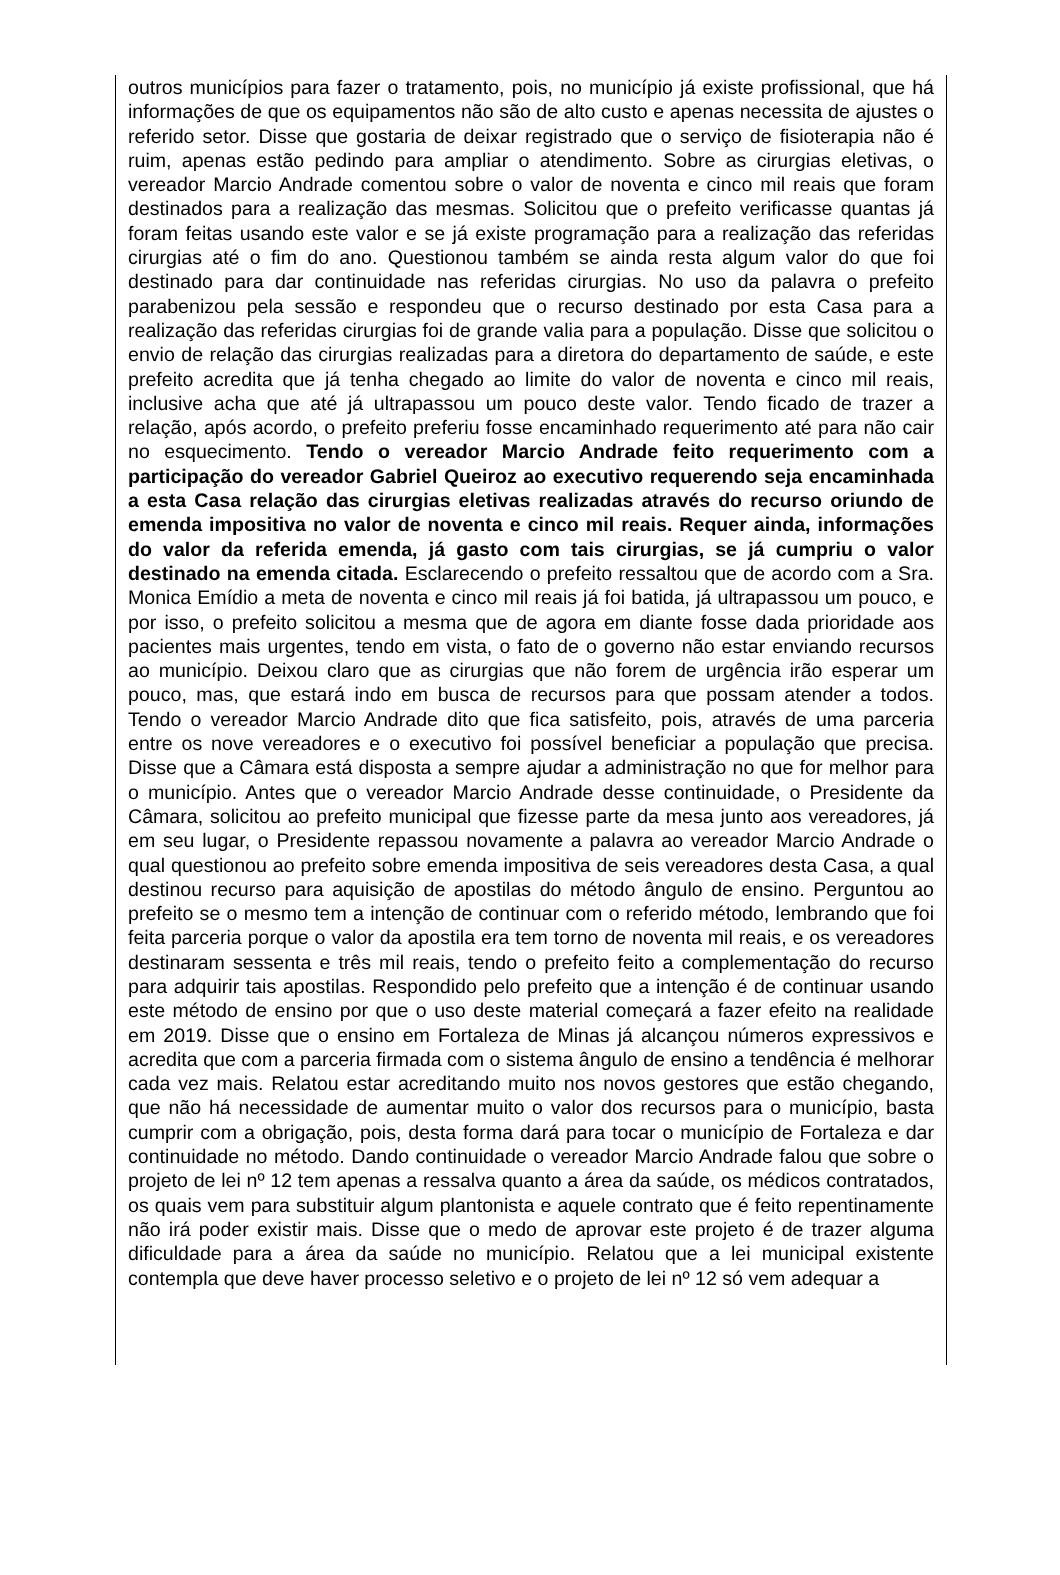outros municípios para fazer o tratamento, pois, no município já existe profissional, que há informações de que os equipamentos não são de alto custo e apenas necessita de ajustes o referido setor. Disse que gostaria de deixar registrado que o serviço de fisioterapia não é ruim, apenas estão pedindo para ampliar o atendimento. Sobre as cirurgias eletivas, o vereador Marcio Andrade comentou sobre o valor de noventa e cinco mil reais que foram destinados para a realização das mesmas. Solicitou que o prefeito verificasse quantas já foram feitas usando este valor e se já existe programação para a realização das referidas cirurgias até o fim do ano. Questionou também se ainda resta algum valor do que foi destinado para dar continuidade nas referidas cirurgias. No uso da palavra o prefeito parabenizou pela sessão e respondeu que o recurso destinado por esta Casa para a realização das referidas cirurgias foi de grande valia para a população. Disse que solicitou o envio de relação das cirurgias realizadas para a diretora do departamento de saúde, e este prefeito acredita que já tenha chegado ao limite do valor de noventa e cinco mil reais, inclusive acha que até já ultrapassou um pouco deste valor. Tendo ficado de trazer a relação, após acordo, o prefeito preferiu fosse encaminhado requerimento até para não cair no esquecimento. Tendo o vereador Marcio Andrade feito requerimento com a participação do vereador Gabriel Queiroz ao executivo requerendo seja encaminhada a esta Casa relação das cirurgias eletivas realizadas através do recurso oriundo de emenda impositiva no valor de noventa e cinco mil reais. Requer ainda, informações do valor da referida emenda, já gasto com tais cirurgias, se já cumpriu o valor destinado na emenda citada. Esclarecendo o prefeito ressaltou que de acordo com a Sra. Monica Emídio a meta de noventa e cinco mil reais já foi batida, já ultrapassou um pouco, e por isso, o prefeito solicitou a mesma que de agora em diante fosse dada prioridade aos pacientes mais urgentes, tendo em vista, o fato de o governo não estar enviando recursos ao município. Deixou claro que as cirurgias que não forem de urgência irão esperar um pouco, mas, que estará indo em busca de recursos para que possam atender a todos. Tendo o vereador Marcio Andrade dito que fica satisfeito, pois, através de uma parceria entre os nove vereadores e o executivo foi possível beneficiar a população que precisa. Disse que a Câmara está disposta a sempre ajudar a administração no que for melhor para o município. Antes que o vereador Marcio Andrade desse continuidade, o Presidente da Câmara, solicitou ao prefeito municipal que fizesse parte da mesa junto aos vereadores, já em seu lugar, o Presidente repassou novamente a palavra ao vereador Marcio Andrade o qual questionou ao prefeito sobre emenda impositiva de seis vereadores desta Casa, a qual destinou recurso para aquisição de apostilas do método ângulo de ensino. Perguntou ao prefeito se o mesmo tem a intenção de continuar com o referido método, lembrando que foi feita parceria porque o valor da apostila era tem torno de noventa mil reais, e os vereadores destinaram sessenta e três mil reais, tendo o prefeito feito a complementação do recurso para adquirir tais apostilas. Respondido pelo prefeito que a intenção é de continuar usando este método de ensino por que o uso deste material começará a fazer efeito na realidade em 2019. Disse que o ensino em Fortaleza de Minas já alcançou números expressivos e acredita que com a parceria firmada com o sistema ângulo de ensino a tendência é melhorar cada vez mais. Relatou estar acreditando muito nos novos gestores que estão chegando, que não há necessidade de aumentar muito o valor dos recursos para o município, basta cumprir com a obrigação, pois, desta forma dará para tocar o município de Fortaleza e dar continuidade no método. Dando continuidade o vereador Marcio Andrade falou que sobre o projeto de lei nº 12 tem apenas a ressalva quanto a área da saúde, os médicos contratados, os quais vem para substituir algum plantonista e aquele contrato que é feito repentinamente não irá poder existir mais. Disse que o medo de aprovar este projeto é de trazer alguma dificuldade para a área da saúde no município. Relatou que a lei municipal existente contempla que deve haver processo seletivo e o projeto de lei nº 12 só vem adequar a